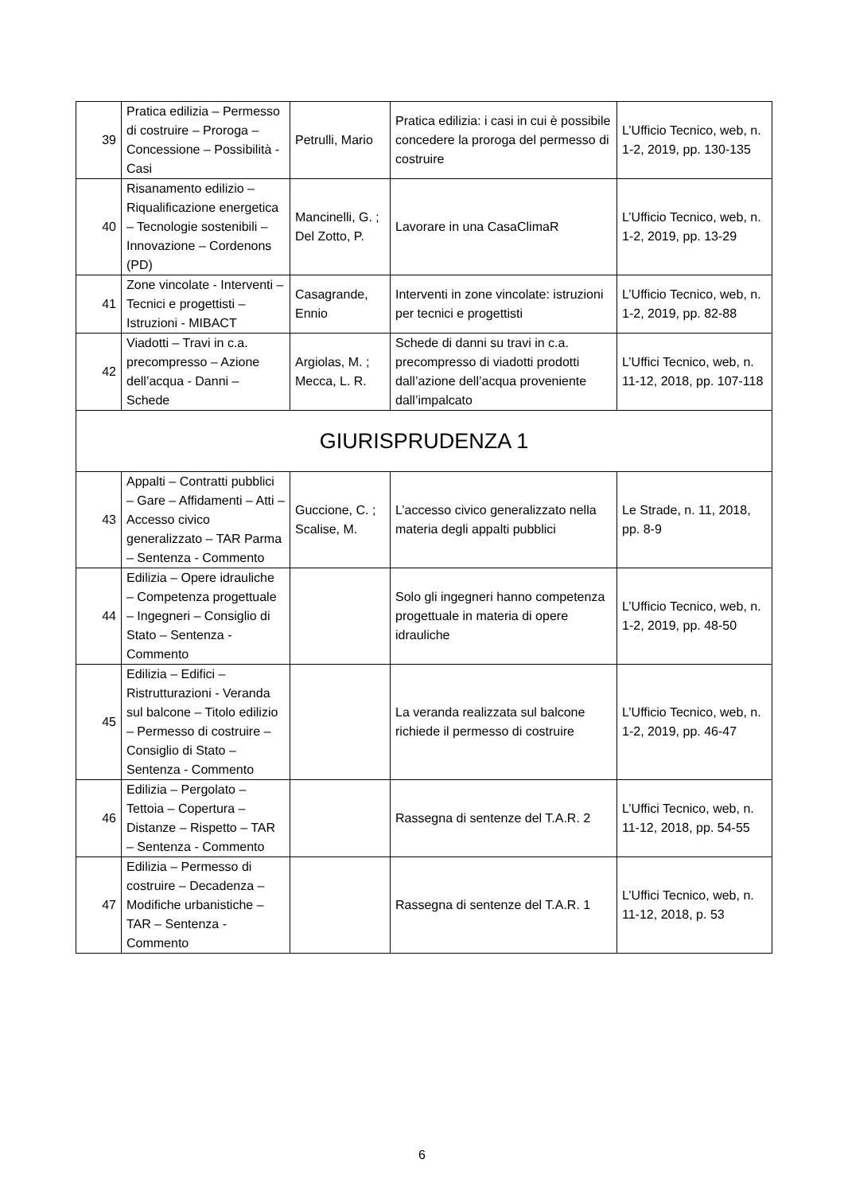| 39 | Pratica edilizia – Permesso di costruire – Proroga – Concessione – Possibilità - Casi | Petrulli, Mario | Pratica edilizia: i casi in cui è possibile concedere la proroga del permesso di costruire | L’Ufficio Tecnico, web, n. 1-2, 2019, pp. 130-135 |
| 40 | Risanamento edilizio – Riqualificazione energetica – Tecnologie sostenibili – Innovazione – Cordenons (PD) | Mancinelli, G. ; Del Zotto, P. | Lavorare in una CasaClimaR | L’Ufficio Tecnico, web, n. 1-2, 2019, pp. 13-29 |
| 41 | Zone vincolate - Interventi – Tecnici e progettisti – Istruzioni - MIBACT | Casagrande, Ennio | Interventi in zone vincolate: istruzioni per tecnici e progettisti | L’Ufficio Tecnico, web, n. 1-2, 2019, pp. 82-88 |
| 42 | Viadotti – Travi in c.a. precompresso – Azione dell’acqua - Danni – Schede | Argiolas, M. ; Mecca, L. R. | Schede di danni su travi in c.a. precompresso di viadotti prodotti dall’azione dell’acqua proveniente dall’impalcato | L’Uffici Tecnico, web, n. 11-12, 2018, pp. 107-118 |
| GIURISPRUDENZA 1 | | | | |
| 43 | Appalti – Contratti pubblici – Gare – Affidamenti – Atti – Accesso civico generalizzato – TAR Parma – Sentenza - Commento | Guccione, C. ; Scalise, M. | L’accesso civico generalizzato nella materia degli appalti pubblici | Le Strade, n. 11, 2018, pp. 8-9 |
| 44 | Edilizia – Opere idrauliche – Competenza progettuale – Ingegneri – Consiglio di Stato – Sentenza - Commento | | Solo gli ingegneri hanno competenza progettuale in materia di opere idrauliche | L’Ufficio Tecnico, web, n. 1-2, 2019, pp. 48-50 |
| 45 | Edilizia – Edifici – Ristrutturazioni - Veranda sul balcone – Titolo edilizio – Permesso di costruire – Consiglio di Stato – Sentenza - Commento | | La veranda realizzata sul balcone richiede il permesso di costruire | L’Ufficio Tecnico, web, n. 1-2, 2019, pp. 46-47 |
| 46 | Edilizia – Pergolato – Tettoia – Copertura – Distanze – Rispetto – TAR – Sentenza - Commento | | Rassegna di sentenze del T.A.R. 2 | L’Uffici Tecnico, web, n. 11-12, 2018, pp. 54-55 |
| 47 | Edilizia – Permesso di costruire – Decadenza – Modifiche urbanistiche – TAR – Sentenza - Commento | | Rassegna di sentenze del T.A.R. 1 | L’Uffici Tecnico, web, n. 11-12, 2018, p. 53 |
6